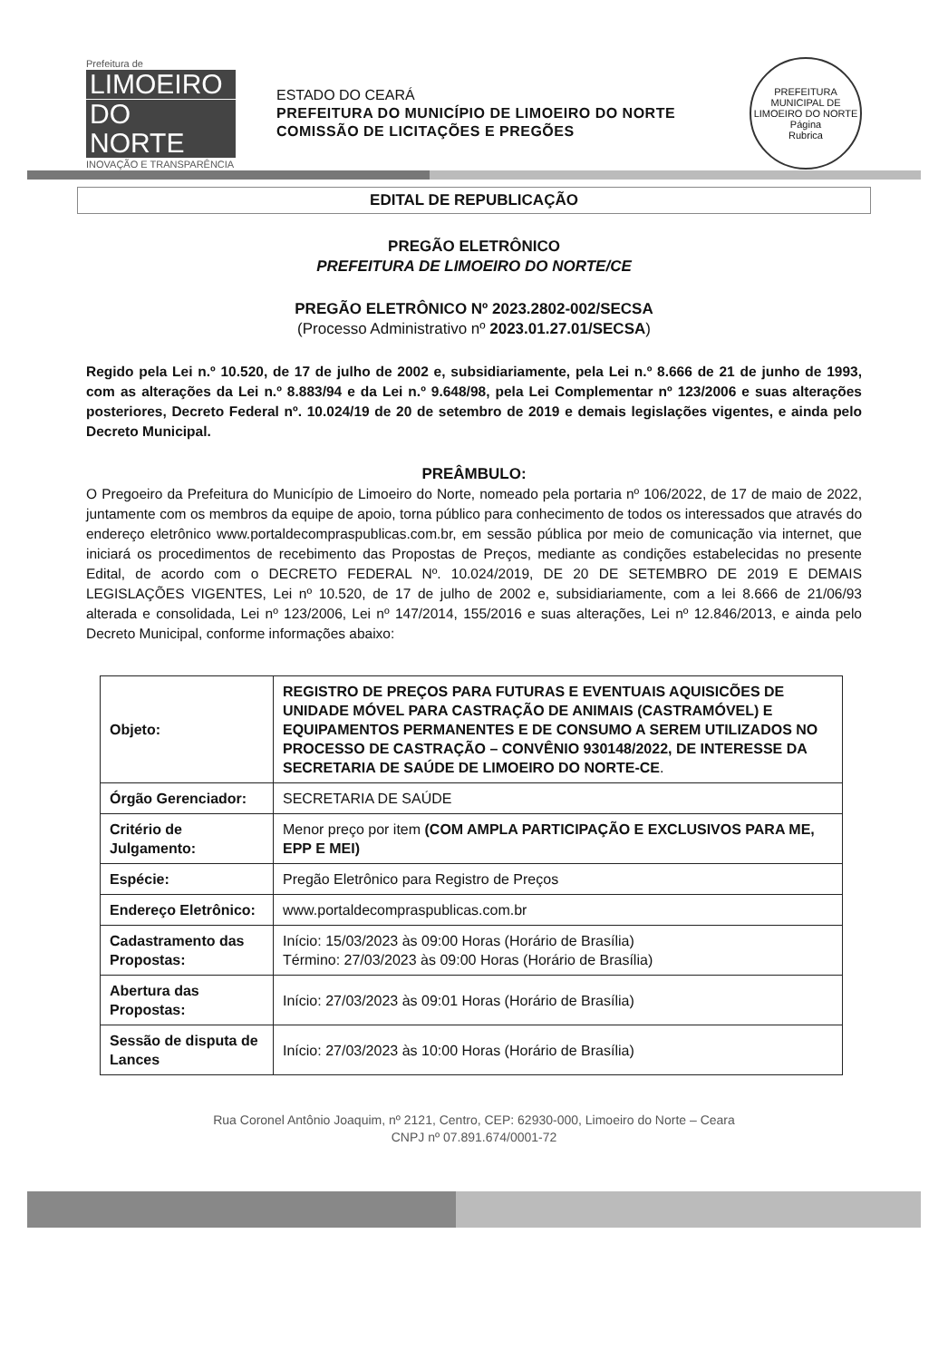Prefeitura de
LIMOEIRO
DO NORTE
INOVAÇÃO E TRANSPARÊNCIA
ESTADO DO CEARÁ
PREFEITURA DO MUNICÍPIO DE LIMOEIRO DO NORTE
COMISSÃO DE LICITAÇÕES E PREGÕES
PREFEITURA MUNICIPAL DE LIMOEIRO DO NORTE
Página
Rubrica
EDITAL DE REPUBLICAÇÃO
PREGÃO ELETRÔNICO
PREFEITURA DE LIMOEIRO DO NORTE/CE
PREGÃO ELETRÔNICO Nº 2023.2802-002/SECSA
(Processo Administrativo nº 2023.01.27.01/SECSA)
Regido pela Lei n.º 10.520, de 17 de julho de 2002 e, subsidiariamente, pela Lei n.º 8.666 de 21 de junho de 1993, com as alterações da Lei n.º 8.883/94 e da Lei n.º 9.648/98, pela Lei Complementar nº 123/2006 e suas alterações posteriores, Decreto Federal nº. 10.024/19 de 20 de setembro de 2019 e demais legislações vigentes, e ainda pelo Decreto Municipal.
PREÂMBULO:
O Pregoeiro da Prefeitura do Município de Limoeiro do Norte, nomeado pela portaria nº 106/2022, de 17 de maio de 2022, juntamente com os membros da equipe de apoio, torna público para conhecimento de todos os interessados que através do endereço eletrônico www.portaldecompraspublicas.com.br, em sessão pública por meio de comunicação via internet, que iniciará os procedimentos de recebimento das Propostas de Preços, mediante as condições estabelecidas no presente Edital, de acordo com o DECRETO FEDERAL Nº. 10.024/2019, DE 20 DE SETEMBRO DE 2019 E DEMAIS LEGISLAÇÕES VIGENTES, Lei nº 10.520, de 17 de julho de 2002 e, subsidiariamente, com a lei 8.666 de 21/06/93 alterada e consolidada, Lei nº 123/2006, Lei nº 147/2014, 155/2016 e suas alterações, Lei nº 12.846/2013, e ainda pelo Decreto Municipal, conforme informações abaixo:
| Objeto: | REGISTRO DE PREÇOS PARA FUTURAS E EVENTUAIS AQUISICÕES DE UNIDADE MÓVEL PARA CASTRAÇÃO DE ANIMAIS (CASTRAMÓVEL) E EQUIPAMENTOS PERMANENTES E DE CONSUMO A SEREM UTILIZADOS NO PROCESSO DE CASTRAÇÃO – CONVÊNIO 930148/2022, DE INTERESSE DA SECRETARIA DE SAÚDE DE LIMOEIRO DO NORTE-CE . |
| Órgão Gerenciador: | SECRETARIA DE SAÚDE |
| Critério de Julgamento: | Menor preço por item (COM AMPLA PARTICIPAÇÃO E EXCLUSIVOS PARA ME, EPP E MEI) |
| Espécie: | Pregão Eletrônico para Registro de Preços |
| Endereço Eletrônico: | www.portaldecompraspublicas.com.br |
| Cadastramento das Propostas: | Início: 15/03/2023 às 09:00 Horas (Horário de Brasília) Término: 27/03/2023 às 09:00 Horas (Horário de Brasília) |
| Abertura das Propostas: | Início: 27/03/2023 às 09:01 Horas (Horário de Brasília) |
| Sessão de disputa de Lances | Início: 27/03/2023 às 10:00 Horas (Horário de Brasília) |
Rua Coronel Antônio Joaquim, nº 2121, Centro, CEP: 62930-000, Limoeiro do Norte – Ceara
CNPJ nº 07.891.674/0001-72